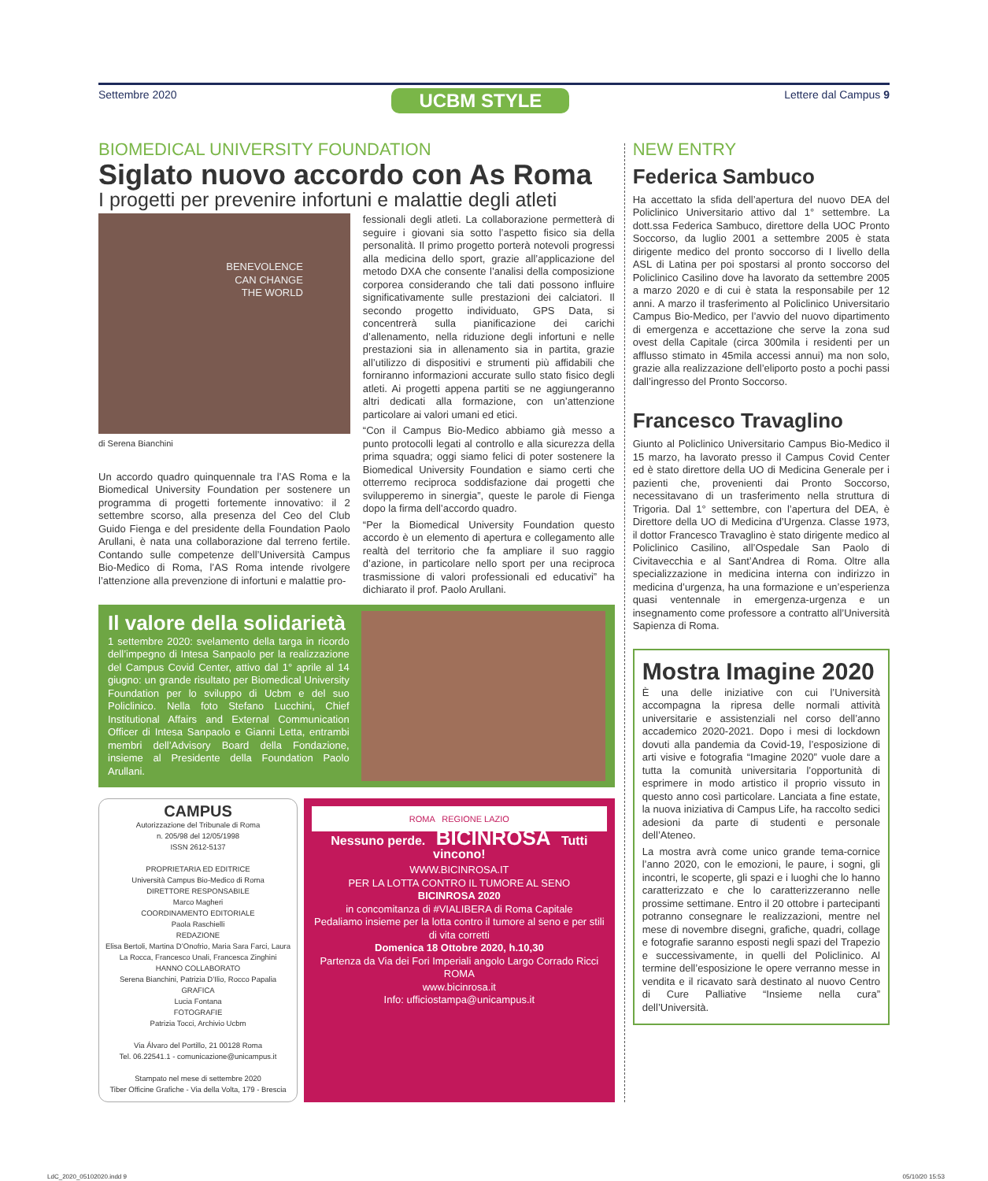Settembre 2020 UCBM STYLE Lettere dal Campus 9
BIOMEDICAL UNIVERSITY FOUNDATION
Siglato nuovo accordo con As Roma
I progetti per prevenire infortuni e malattie degli atleti
BENEVOLENCE
CAN CHANGE
THE WORLD
di Serena Bianchini
Un accordo quadro quinquennale tra l’AS Roma e la Biomedical University Foundation per sostenere un programma di progetti fortemente innovativo: il 2 settembre scorso, alla presenza del Ceo del Club Guido Fienga e del presidente della Foundation Paolo Arullani, è nata una collaborazione dal terreno fertile. Contando sulle competenze dell’Università Campus Bio-Medico di Roma, l’AS Roma intende rivolgere l’attenzione alla prevenzione di infortuni e malattie pro-
fessionali degli atleti. La collaborazione permetterà di seguire i giovani sia sotto l’aspetto fisico sia della personalità. Il primo progetto porterà notevoli progressi alla medicina dello sport, grazie all’applicazione del metodo DXA che consente l’analisi della composizione corporea considerando che tali dati possono influire significativamente sulle prestazioni dei calciatori. Il secondo progetto individuato, GPS Data, si concentrerà sulla pianificazione dei carichi d’allenamento, nella riduzione degli infortuni e nelle prestazioni sia in allenamento sia in partita, grazie all’utilizzo di dispositivi e strumenti più affidabili che forniranno informazioni accurate sullo stato fisico degli atleti. Ai progetti appena partiti se ne aggiungeranno altri dedicati alla formazione, con un’attenzione particolare ai valori umani ed etici.
“Con il Campus Bio-Medico abbiamo già messo a punto protocolli legati al controllo e alla sicurezza della prima squadra; oggi siamo felici di poter sostenere la Biomedical University Foundation e siamo certi che otterremo reciproca soddisfazione dai progetti che svilupperemo in sinergia”, queste le parole di Fienga dopo la firma dell’accordo quadro.
“Per la Biomedical University Foundation questo accordo è un elemento di apertura e collegamento alle realtà del territorio che fa ampliare il suo raggio d’azione, in particolare nello sport per una reciproca trasmissione di valori professionali ed educativi” ha dichiarato il prof. Paolo Arullani.
Il valore della solidarietà
1 settembre 2020: svelamento della targa in ricordo dell’impegno di Intesa Sanpaolo per la realizzazione del Campus Covid Center, attivo dal 1° aprile al 14 giugno: un grande risultato per Biomedical University Foundation per lo sviluppo di Ucbm e del suo Policlinico. Nella foto Stefano Lucchini, Chief Institutional Affairs and External Communication Officer di Intesa Sanpaolo e Gianni Letta, entrambi membri dell’Advisory Board della Fondazione, insieme al Presidente della Foundation Paolo Arullani.
CAMPUS
Autorizzazione del Tribunale di Roma
n. 205/98 del 12/05/1998
ISSN 2612-5137
PROPRIETARIA ED EDITRICE
Università Campus Bio-Medico di Roma
DIRETTORE RESPONSABILE
Marco Magheri
COORDINAMENTO EDITORIALE
Paola Raschielli
REDAZIONE
Elisa Bertoli, Martina D’Onofrio, Maria Sara Farci, Laura La Rocca, Francesco Unali, Francesca Zinghini
HANNO COLLABORATO
Serena Bianchini, Patrizia D’Ilio, Rocco Papalia
GRAFICA
Lucia Fontana
FOTOGRAFIE
Patrizia Tocci, Archivio Ucbm
Via Álvaro del Portillo, 21 00128 Roma
Tel. 06.22541.1 - comunicazione@unicampus.it
Stampato nel mese di settembre 2020
Tiber Officine Grafiche - Via della Volta, 179 - Brescia
ROMA REGIONE LAZIO
Nessuno perde. BICINROSA Tutti vincono!
WWW.BICINROSA.IT
PER LA LOTTA CONTRO IL TUMORE AL SENO
BICINROSA 2020
in concomitanza di #VIALIBERA di Roma Capitale
Pedaliamo insieme per la lotta contro il tumore al seno e per stili di vita corretti
Domenica 18 Ottobre 2020, h.10,30
Partenza da Via dei Fori Imperiali angolo Largo Corrado Ricci ROMA
www.bicinrosa.it
Info: ufficiostampa@unicampus.it
NEW ENTRY
Federica Sambuco
Ha accettato la sfida dell’apertura del nuovo DEA del Policlinico Universitario attivo dal 1° settembre. La dott.ssa Federica Sambuco, direttore della UOC Pronto Soccorso, da luglio 2001 a settembre 2005 è stata dirigente medico del pronto soccorso di I livello della ASL di Latina per poi spostarsi al pronto soccorso del Policlinico Casilino dove ha lavorato da settembre 2005 a marzo 2020 e di cui è stata la responsabile per 12 anni. A marzo il trasferimento al Policlinico Universitario Campus Bio-Medico, per l’avvio del nuovo dipartimento di emergenza e accettazione che serve la zona sud ovest della Capitale (circa 300mila i residenti per un afflusso stimato in 45mila accessi annui) ma non solo, grazie alla realizzazione dell’eliporto posto a pochi passi dall’ingresso del Pronto Soccorso.
Francesco Travaglino
Giunto al Policlinico Universitario Campus Bio-Medico il 15 marzo, ha lavorato presso il Campus Covid Center ed è stato direttore della UO di Medicina Generale per i pazienti che, provenienti dai Pronto Soccorso, necessitavano di un trasferimento nella struttura di Trigoria. Dal 1° settembre, con l’apertura del DEA, è Direttore della UO di Medicina d’Urgenza. Classe 1973, il dottor Francesco Travaglino è stato dirigente medico al Policlinico Casilino, all’Ospedale San Paolo di Civitavecchia e al Sant’Andrea di Roma. Oltre alla specializzazione in medicina interna con indirizzo in medicina d’urgenza, ha una formazione e un’esperienza quasi ventennale in emergenza-urgenza e un insegnamento come professore a contratto all’Università Sapienza di Roma.
Mostra Imagine 2020
È una delle iniziative con cui l’Università accompagna la ripresa delle normali attività universitarie e assistenziali nel corso dell’anno accademico 2020-2021. Dopo i mesi di lockdown dovuti alla pandemia da Covid-19, l’esposizione di arti visive e fotografia “Imagine 2020” vuole dare a tutta la comunità universitaria l’opportunità di esprimere in modo artistico il proprio vissuto in questo anno così particolare. Lanciata a fine estate, la nuova iniziativa di Campus Life, ha raccolto sedici adesioni da parte di studenti e personale dell’Ateneo.
La mostra avrà come unico grande tema-cornice l’anno 2020, con le emozioni, le paure, i sogni, gli incontri, le scoperte, gli spazi e i luoghi che lo hanno caratterizzato e che lo caratterizzeranno nelle prossime settimane. Entro il 20 ottobre i partecipanti potranno consegnare le realizzazioni, mentre nel mese di novembre disegni, grafiche, quadri, collage e fotografie saranno esposti negli spazi del Trapezio e successivamente, in quelli del Policlinico. Al termine dell’esposizione le opere verranno messe in vendita e il ricavato sarà destinato al nuovo Centro di Cure Palliative “Insieme nella cura” dell’Università.
LdC_2020_05102020.indd 9 05/10/20 15:53